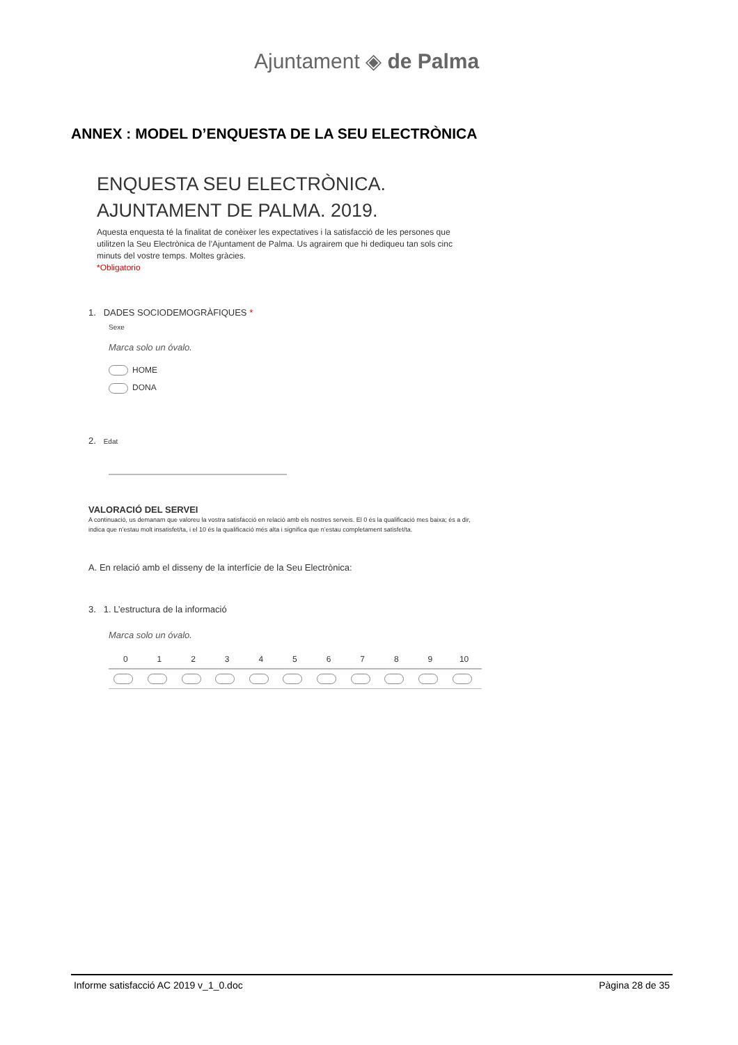Ajuntament ◈ de Palma
ANNEX : MODEL D’ENQUESTA DE LA SEU ELECTRÒNICA
ENQUESTA SEU ELECTRÒNICA.
AJUNTAMENT DE PALMA. 2019.
Aquesta enquesta té la finalitat de conèixer les expectatives i la satisfacció de les persones que utilitzen la Seu Electrònica de l’Ajuntament de Palma. Us agrairem que hi dediqueu tan sols cinc minuts del vostre temps. Moltes gràcies.
*Obligatorio
1. DADES SOCIODEMOGRÀFIQUES *
Sexe
Marca solo un óvalo.
HOME
DONA
2. Edat
VALORACIÓ DEL SERVEI
A continuació, us demanam que valoreu la vostra satisfacció en relació amb els nostres serveis. El 0 és la qualificació mes baixa; és a dir, indica que n’estau molt insatisfet/ta, i el 10 és la qualificació més alta i significa que n’estau completament satisfet/ta.
A. En relació amb el disseny de la interfície de la Seu Electrònica:
3. 1. L’estructura de la informació
Marca solo un óvalo.
| | 0 | 1 | 2 | 3 | 4 | 5 | 6 | 7 | 8 | 9 | 10 | |
Informe satisfacció AC 2019 v_1_0.doc Pàgina 28 de 35